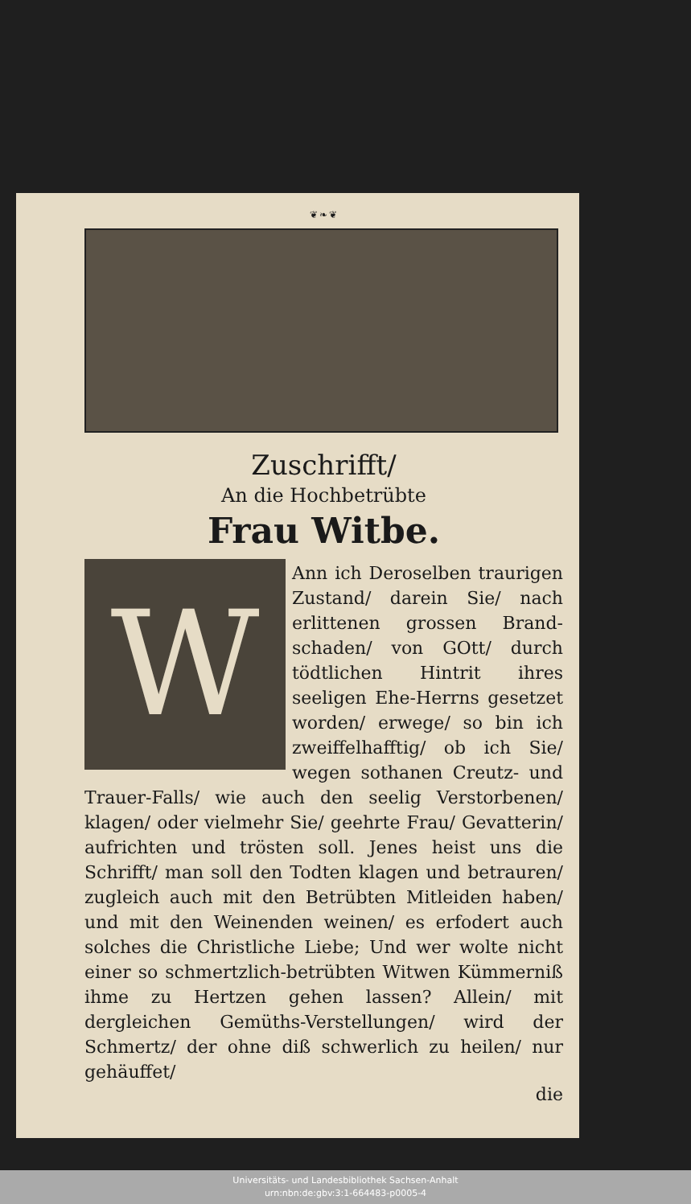❦❧❦
Zuschrifft/
An die Hochbetrübte
Frau Witbe.
W
Ann ich Deroselben traurigen Zustand/ darein Sie/ nach erlittenen grossen Brand-schaden/ von GOtt/ durch tödtlichen Hintrit ihres seeligen Ehe-Herrns gesetzet worden/ erwege/ so bin ich zweiffelhafftig/ ob ich Sie/ wegen sothanen Creutz- und Trauer-Falls/ wie auch den seelig Verstorbenen/ klagen/ oder vielmehr Sie/ geehrte Frau/ Gevatterin/ aufrichten und trösten soll. Jenes heist uns die Schrifft/ man soll den Todten klagen und betrauren/ zugleich auch mit den Betrübten Mitleiden haben/ und mit den Weinenden weinen/ es erfodert auch solches die Christliche Liebe; Und wer wolte nicht einer so schmertzlich-betrübten Witwen Kümmerniß ihme zu Hertzen gehen lassen? Allein/ mit dergleichen Gemüths-Verstellungen/ wird der Schmertz/ der ohne diß schwerlich zu heilen/ nur gehäuffet/
die
Universitäts- und Landesbibliothek Sachsen-Anhalt
urn:nbn:de:gbv:3:1-664483-p0005-4